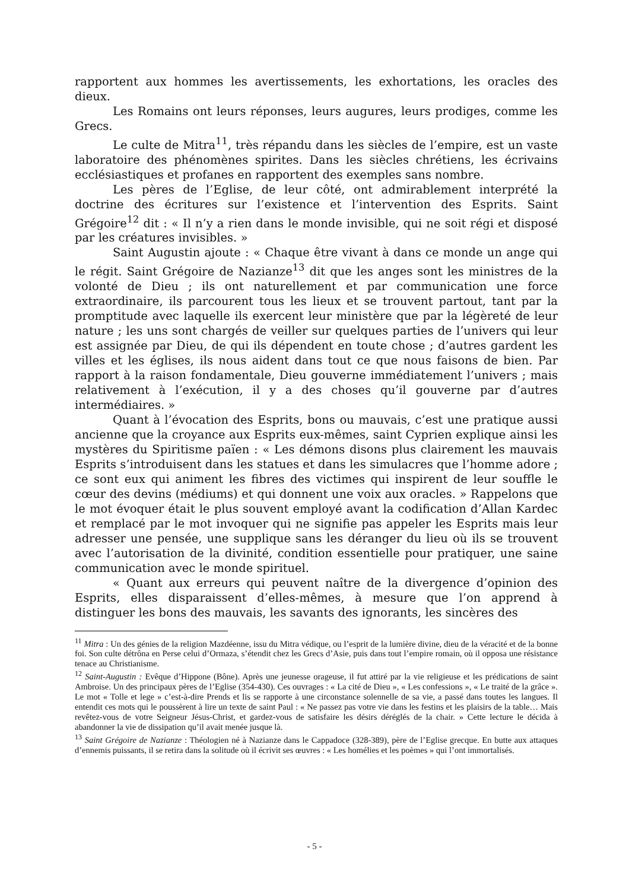rapportent aux hommes les avertissements, les exhortations, les oracles des dieux.
Les Romains ont leurs réponses, leurs augures, leurs prodiges, comme les Grecs.
Le culte de Mitra<sup>11</sup>, très répandu dans les siècles de l’empire, est un vaste laboratoire des phénomènes spirites. Dans les siècles chrétiens, les écrivains ecclésiastiques et profanes en rapportent des exemples sans nombre.
Les pères de l’Eglise, de leur côté, ont admirablement interprété la doctrine des écritures sur l’existence et l’intervention des Esprits. Saint Grégoire<sup>12</sup> dit : « Il n’y a rien dans le monde invisible, qui ne soit régi et disposé par les créatures invisibles. »
Saint Augustin ajoute : « Chaque être vivant à dans ce monde un ange qui le régit. Saint Grégoire de Nazianze<sup>13</sup> dit que les anges sont les ministres de la volonté de Dieu ; ils ont naturellement et par communication une force extraordinaire, ils parcourent tous les lieux et se trouvent partout, tant par la promptitude avec laquelle ils exercent leur ministère que par la légèreté de leur nature ; les uns sont chargés de veiller sur quelques parties de l’univers qui leur est assignée par Dieu, de qui ils dépendent en toute chose ; d’autres gardent les villes et les églises, ils nous aident dans tout ce que nous faisons de bien. Par rapport à la raison fondamentale, Dieu gouverne immédiatement l’univers ; mais relativement à l’exécution, il y a des choses qu’il gouverne par d’autres intermédiaires. »
Quant à l’évocation des Esprits, bons ou mauvais, c’est une pratique aussi ancienne que la croyance aux Esprits eux-mêmes, saint Cyprien explique ainsi les mystères du Spiritisme païen : « Les démons disons plus clairement les mauvais Esprits s’introduisent dans les statues et dans les simulacres que l’homme adore ; ce sont eux qui animent les fibres des victimes qui inspirent de leur souffle le cœur des devins (médiums) et qui donnent une voix aux oracles. » Rappelons que le mot évoquer était le plus souvent employé avant la codification d’Allan Kardec et remplacé par le mot invoquer qui ne signifie pas appeler les Esprits mais leur adresser une pensée, une supplique sans les déranger du lieu où ils se trouvent avec l’autorisation de la divinité, condition essentielle pour pratiquer, une saine communication avec le monde spirituel.
« Quant aux erreurs qui peuvent naître de la divergence d’opinion des Esprits, elles disparaissent d’elles-mêmes, à mesure que l’on apprend à distinguer les bons des mauvais, les savants des ignorants, les sincères des
<sup>11</sup> Mitra : Un des génies de la religion Mazdéenne, issu du Mitra védique, ou l’esprit de la lumière divine, dieu de la véracité et de la bonne foi. Son culte détrôna en Perse celui d’Ormaza, s’étendit chez les Grecs d’Asie, puis dans tout l’empire romain, où il opposa une résistance tenace au Christianisme.
<sup>12</sup> Saint-Augustin : Evêque d’Hippone (Bône). Après une jeunesse orageuse, il fut attiré par la vie religieuse et les prédications de saint Ambroise. Un des principaux pères de l’Eglise (354-430). Ces ouvrages : « La cité de Dieu », « Les confessions », « Le traité de la grâce ». Le mot « Tolle et lege » c’est-à-dire Prends et lis se rapporte à une circonstance solennelle de sa vie, a passé dans toutes les langues. Il entendit ces mots qui le poussèrent à lire un texte de saint Paul : « Ne passez pas votre vie dans les festins et les plaisirs de la table… Mais revêtez-vous de votre Seigneur Jésus-Christ, et gardez-vous de satisfaire les désirs déréglés de la chair. » Cette lecture le décida à abandonner la vie de dissipation qu’il avait menée jusque là.
<sup>13</sup> Saint Grégoire de Nazianze : Théologien né à Nazianze dans le Cappadoce (328-389), père de l’Eglise grecque. En butte aux attaques d’ennemis puissants, il se retira dans la solitude où il écrivit ses œuvres : « Les homélies et les poèmes » qui l’ont immortalisés.
- 5 -